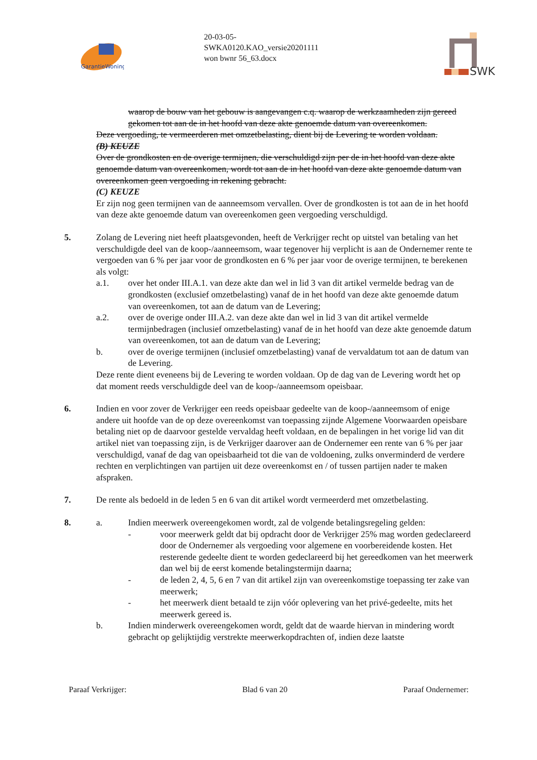GarantieWoning
20-03-05-
SWKA0120.KAO_versie20201111
won bwnr 56_63.docx
SWK
waarop de bouw van het gebouw is aangevangen c.q. waarop de werkzaamheden zijn gereed gekomen tot aan de in het hoofd van deze akte genoemde datum van overeenkomen.
Deze vergoeding, te vermeerderen met omzetbelasting, dient bij de Levering te worden voldaan.
(B) KEUZE
Over de grondkosten en de overige termijnen, die verschuldigd zijn per de in het hoofd van deze akte genoemde datum van overeenkomen, wordt tot aan de in het hoofd van deze akte genoemde datum van overeenkomen geen vergoeding in rekening gebracht.
(C) KEUZE
Er zijn nog geen termijnen van de aanneemsom vervallen. Over de grondkosten is tot aan de in het hoofd van deze akte genoemde datum van overeenkomen geen vergoeding verschuldigd.
5. Zolang de Levering niet heeft plaatsgevonden, heeft de Verkrijger recht op uitstel van betaling van het verschuldigde deel van de koop-/aanneemsom, waar tegenover hij verplicht is aan de Ondernemer rente te vergoeden van 6 % per jaar voor de grondkosten en 6 % per jaar voor de overige termijnen, te berekenen als volgt:
a.1. over het onder III.A.1. van deze akte dan wel in lid 3 van dit artikel vermelde bedrag van de grondkosten (exclusief omzetbelasting) vanaf de in het hoofd van deze akte genoemde datum van overeenkomen, tot aan de datum van de Levering;
a.2. over de overige onder III.A.2. van deze akte dan wel in lid 3 van dit artikel vermelde termijnbedragen (inclusief omzetbelasting) vanaf de in het hoofd van deze akte genoemde datum van overeenkomen, tot aan de datum van de Levering;
b. over de overige termijnen (inclusief omzetbelasting) vanaf de vervaldatum tot aan de datum van de Levering.
Deze rente dient eveneens bij de Levering te worden voldaan. Op de dag van de Levering wordt het op dat moment reeds verschuldigde deel van de koop-/aanneemsom opeisbaar.
6. Indien en voor zover de Verkrijger een reeds opeisbaar gedeelte van de koop-/aanneemsom of enige andere uit hoofde van de op deze overeenkomst van toepassing zijnde Algemene Voorwaarden opeisbare betaling niet op de daarvoor gestelde vervaldag heeft voldaan, en de bepalingen in het vorige lid van dit artikel niet van toepassing zijn, is de Verkrijger daarover aan de Ondernemer een rente van 6 % per jaar verschuldigd, vanaf de dag van opeisbaarheid tot die van de voldoening, zulks onverminderd de verdere rechten en verplichtingen van partijen uit deze overeenkomst en / of tussen partijen nader te maken afspraken.
7. De rente als bedoeld in de leden 5 en 6 van dit artikel wordt vermeerderd met omzetbelasting.
8. a. Indien meerwerk overeengekomen wordt, zal de volgende betalingsregeling gelden:
- voor meerwerk geldt dat bij opdracht door de Verkrijger 25% mag worden gedeclareerd door de Ondernemer als vergoeding voor algemene en voorbereidende kosten. Het resterende gedeelte dient te worden gedeclareerd bij het gereedkomen van het meerwerk dan wel bij de eerst komende betalingstermijn daarna;
- de leden 2, 4, 5, 6 en 7 van dit artikel zijn van overeenkomstige toepassing ter zake van meerwerk;
- het meerwerk dient betaald te zijn vóór oplevering van het privé-gedeelte, mits het meerwerk gereed is.
b. Indien minderwerk overeengekomen wordt, geldt dat de waarde hiervan in mindering wordt gebracht op gelijktijdig verstrekte meerwerkopdrachten of, indien deze laatste
Paraaf Verkrijger: Blad 6 van 20 Paraaf Ondernemer: